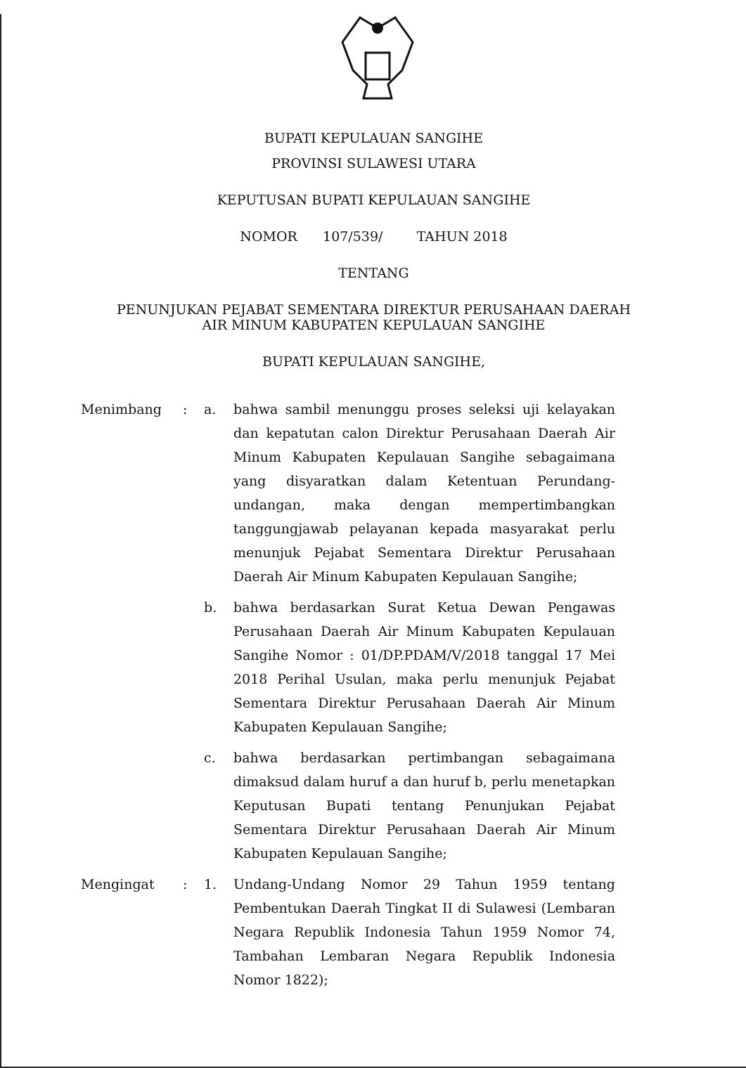BUPATI KEPULAUAN SANGIHE
PROVINSI SULAWESI UTARA
KEPUTUSAN BUPATI KEPULAUAN SANGIHE
NOMOR 107/539/ TAHUN 2018
TENTANG
PENUNJUKAN PEJABAT SEMENTARA DIREKTUR PERUSAHAAN DAERAH
AIR MINUM KABUPATEN KEPULAUAN SANGIHE
BUPATI KEPULAUAN SANGIHE,
| Menimbang | : | a. | bahwa sambil menunggu proses seleksi uji kelayakan dan kepatutan calon Direktur Perusahaan Daerah Air Minum Kabupaten Kepulauan Sangihe sebagaimana yang disyaratkan dalam Ketentuan Perundang-undangan, maka dengan mempertimbangkan tanggungjawab pelayanan kepada masyarakat perlu menunjuk Pejabat Sementara Direktur Perusahaan Daerah Air Minum Kabupaten Kepulauan Sangihe; |
| | | b. | bahwa berdasarkan Surat Ketua Dewan Pengawas Perusahaan Daerah Air Minum Kabupaten Kepulauan Sangihe Nomor : 01/DP.PDAM/V/2018 tanggal 17 Mei 2018 Perihal Usulan, maka perlu menunjuk Pejabat Sementara Direktur Perusahaan Daerah Air Minum Kabupaten Kepulauan Sangihe; |
| | | c. | bahwa berdasarkan pertimbangan sebagaimana dimaksud dalam huruf a dan huruf b, perlu menetapkan Keputusan Bupati tentang Penunjukan Pejabat Sementara Direktur Perusahaan Daerah Air Minum Kabupaten Kepulauan Sangihe; |
| Mengingat | : | 1. | Undang-Undang Nomor 29 Tahun 1959 tentang Pembentukan Daerah Tingkat II di Sulawesi (Lembaran Negara Republik Indonesia Tahun 1959 Nomor 74, Tambahan Lembaran Negara Republik Indonesia Nomor 1822); |